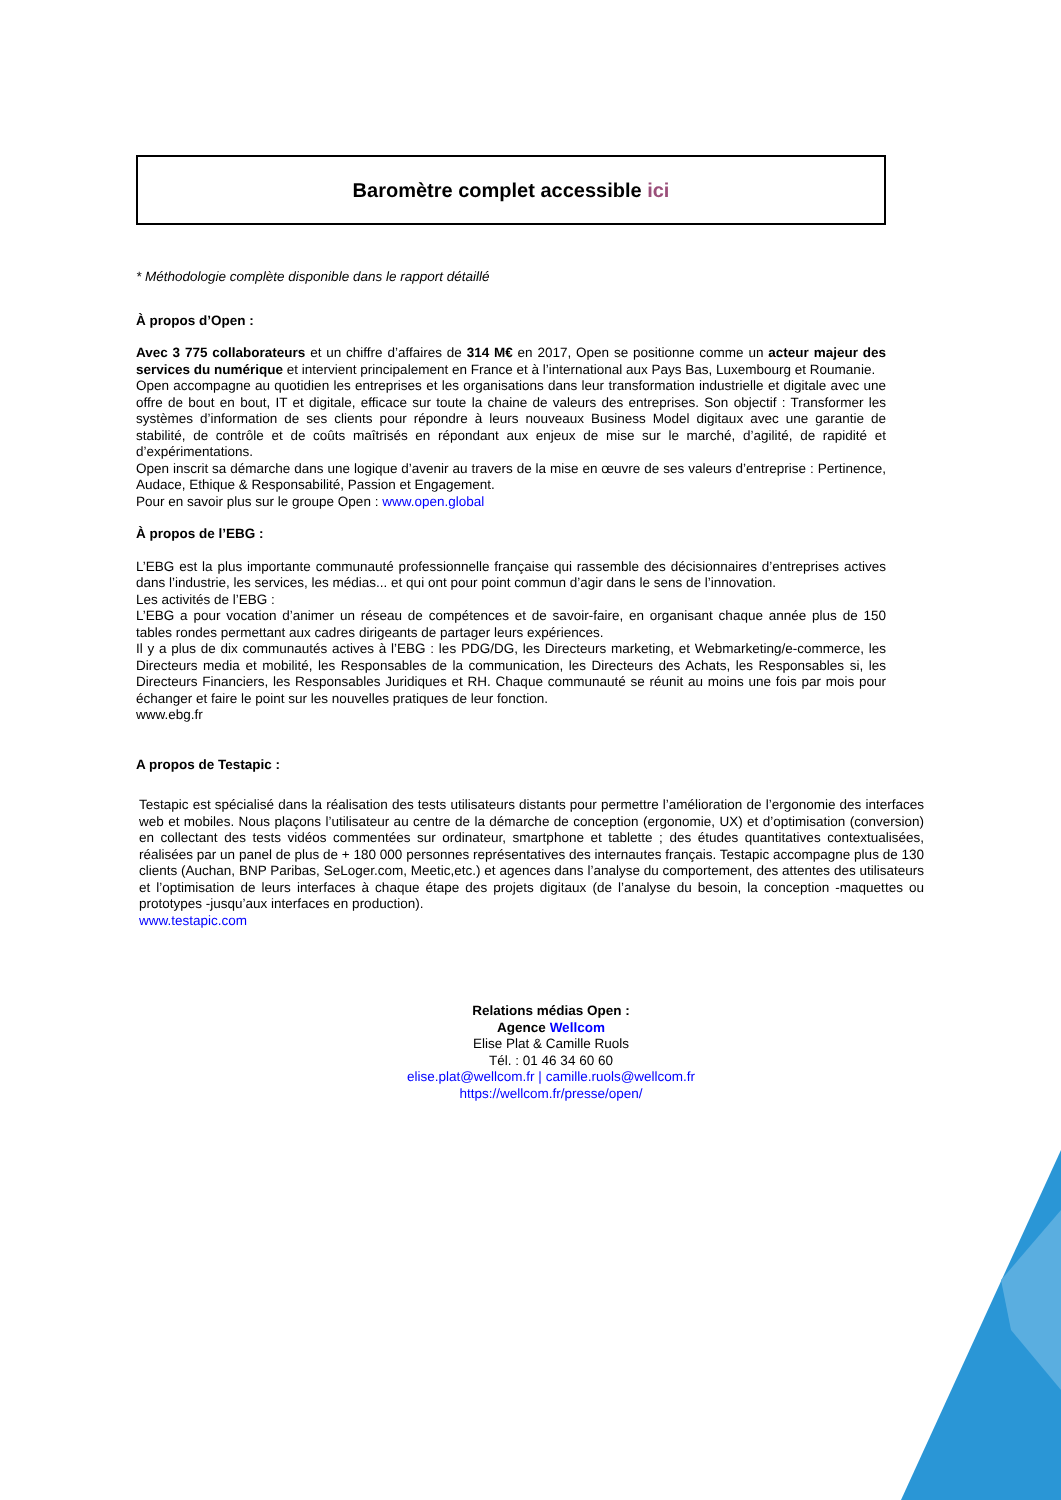Baromètre complet accessible ici
* Méthodologie complète disponible dans le rapport détaillé
À propos d’Open :
Avec 3 775 collaborateurs et un chiffre d’affaires de 314 M€ en 2017, Open se positionne comme un acteur majeur des services du numérique et intervient principalement en France et à l’international aux Pays Bas, Luxembourg et Roumanie.
Open accompagne au quotidien les entreprises et les organisations dans leur transformation industrielle et digitale avec une offre de bout en bout, IT et digitale, efficace sur toute la chaine de valeurs des entreprises. Son objectif : Transformer les systèmes d’information de ses clients pour répondre à leurs nouveaux Business Model digitaux avec une garantie de stabilité, de contrôle et de coûts maîtrisés en répondant aux enjeux de mise sur le marché, d’agilité, de rapidité et d’expérimentations.
Open inscrit sa démarche dans une logique d’avenir au travers de la mise en œuvre de ses valeurs d’entreprise : Pertinence, Audace, Ethique & Responsabilité, Passion et Engagement.
Pour en savoir plus sur le groupe Open : www.open.global
À propos de l’EBG :
L’EBG est la plus importante communauté professionnelle française qui rassemble des décisionnaires d’entreprises actives dans l’industrie, les services, les médias... et qui ont pour point commun d’agir dans le sens de l’innovation.
Les activités de l’EBG :
L’EBG a pour vocation d’animer un réseau de compétences et de savoir-faire, en organisant chaque année plus de 150 tables rondes permettant aux cadres dirigeants de partager leurs expériences.
Il y a plus de dix communautés actives à l’EBG : les PDG/DG, les Directeurs marketing, et Webmarketing/e-commerce, les Directeurs media et mobilité, les Responsables de la communication, les Directeurs des Achats, les Responsables si, les Directeurs Financiers, les Responsables Juridiques et RH. Chaque communauté se réunit au moins une fois par mois pour échanger et faire le point sur les nouvelles pratiques de leur fonction.
www.ebg.fr
A propos de Testapic :
Testapic est spécialisé dans la réalisation des tests utilisateurs distants pour permettre l’amélioration de l’ergonomie des interfaces web et mobiles. Nous plaçons l’utilisateur au centre de la démarche de conception (ergonomie, UX) et d’optimisation (conversion) en collectant des tests vidéos commentées sur ordinateur, smartphone et tablette ; des études quantitatives contextualisées, réalisées par un panel de plus de + 180 000 personnes représentatives des internautes français. Testapic accompagne plus de 130 clients (Auchan, BNP Paribas, SeLoger.com, Meetic,etc.) et agences dans l’analyse du comportement, des attentes des utilisateurs et l’optimisation de leurs interfaces à chaque étape des projets digitaux (de l’analyse du besoin, la conception -maquettes ou prototypes -jusqu’aux interfaces en production).
www.testapic.com
Relations médias Open :
Agence Wellcom
Elise Plat & Camille Ruols
Tél. : 01 46 34 60 60
elise.plat@wellcom.fr | camille.ruols@wellcom.fr
https://wellcom.fr/presse/open/